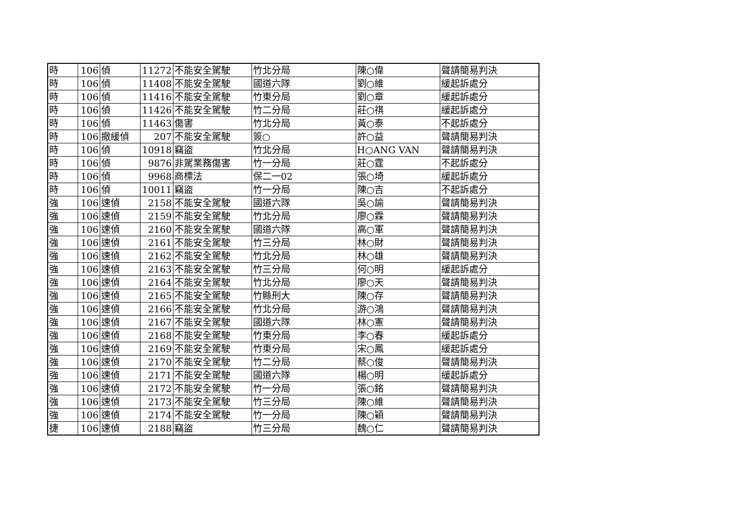| 時 | 106 | 偵 | 11272 | 不能安全駕駛 | 竹北分局 | 陳○偉 | 聲請簡易判決 |
| 時 | 106 | 偵 | 11408 | 不能安全駕駛 | 國道六隊 | 劉○維 | 緩起訴處分 |
| 時 | 106 | 偵 | 11416 | 不能安全駕駛 | 竹東分局 | 劉○章 | 緩起訴處分 |
| 時 | 106 | 偵 | 11426 | 不能安全駕駛 | 竹二分局 | 莊○祺 | 緩起訴處分 |
| 時 | 106 | 偵 | 11463 | 傷害 | 竹北分局 | 黃○泰 | 不起訴處分 |
| 時 | 106 | 撤緩偵 | 207 | 不能安全駕駛 | 簽○ | 許○益 | 聲請簡易判決 |
| 時 | 106 | 偵 | 10918 | 竊盜 | 竹北分局 | H○ANG VAN | 聲請簡易判決 |
| 時 | 106 | 偵 | 9876 | 非駕業務傷害 | 竹一分局 | 莊○霆 | 不起訴處分 |
| 時 | 106 | 偵 | 9968 | 商標法 | 保二一02 | 張○埼 | 緩起訴處分 |
| 時 | 106 | 偵 | 10011 | 竊盜 | 竹一分局 | 陳○吉 | 不起訴處分 |
| 強 | 106 | 速偵 | 2158 | 不能安全駕駛 | 國道六隊 | 吳○諭 | 聲請簡易判決 |
| 強 | 106 | 速偵 | 2159 | 不能安全駕駛 | 竹北分局 | 廖○霖 | 聲請簡易判決 |
| 強 | 106 | 速偵 | 2160 | 不能安全駕駛 | 國道六隊 | 高○軍 | 聲請簡易判決 |
| 強 | 106 | 速偵 | 2161 | 不能安全駕駛 | 竹三分局 | 林○財 | 聲請簡易判決 |
| 強 | 106 | 速偵 | 2162 | 不能安全駕駛 | 竹北分局 | 林○雄 | 聲請簡易判決 |
| 強 | 106 | 速偵 | 2163 | 不能安全駕駛 | 竹三分局 | 何○明 | 緩起訴處分 |
| 強 | 106 | 速偵 | 2164 | 不能安全駕駛 | 竹北分局 | 廖○天 | 聲請簡易判決 |
| 強 | 106 | 速偵 | 2165 | 不能安全駕駛 | 竹縣刑大 | 陳○存 | 聲請簡易判決 |
| 強 | 106 | 速偵 | 2166 | 不能安全駕駛 | 竹北分局 | 游○鴻 | 聲請簡易判決 |
| 強 | 106 | 速偵 | 2167 | 不能安全駕駛 | 國道六隊 | 林○憲 | 聲請簡易判決 |
| 強 | 106 | 速偵 | 2168 | 不能安全駕駛 | 竹東分局 | 李○春 | 緩起訴處分 |
| 強 | 106 | 速偵 | 2169 | 不能安全駕駛 | 竹東分局 | 宋○鳳 | 緩起訴處分 |
| 強 | 106 | 速偵 | 2170 | 不能安全駕駛 | 竹二分局 | 蔡○俊 | 聲請簡易判決 |
| 強 | 106 | 速偵 | 2171 | 不能安全駕駛 | 國道六隊 | 楊○明 | 緩起訴處分 |
| 強 | 106 | 速偵 | 2172 | 不能安全駕駛 | 竹一分局 | 張○銘 | 聲請簡易判決 |
| 強 | 106 | 速偵 | 2173 | 不能安全駕駛 | 竹三分局 | 陳○維 | 聲請簡易判決 |
| 強 | 106 | 速偵 | 2174 | 不能安全駕駛 | 竹一分局 | 陳○穎 | 聲請簡易判決 |
| 捷 | 106 | 速偵 | 2188 | 竊盜 | 竹三分局 | 魏○仁 | 聲請簡易判決 |